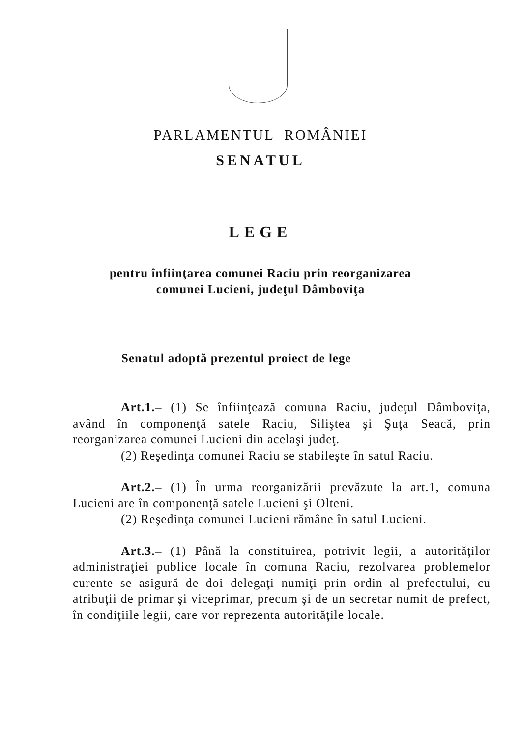PARLAMENTUL ROMÂNIEI
SENATUL
LEGE
pentru înfiinţarea comunei Raciu prin reorganizarea
comunei Lucieni, judeţul Dâmboviţa
Senatul adoptă prezentul proiect de lege
Art.1.– (1) Se înfiinţează comuna Raciu, judeţul Dâmboviţa, având în componenţă satele Raciu, Siliştea şi Şuţa Seacă, prin reorganizarea comunei Lucieni din acelaşi judeţ.
(2) Reşedinţa comunei Raciu se stabileşte în satul Raciu.
Art.2.– (1) În urma reorganizării prevăzute la art.1, comuna Lucieni are în componenţă satele Lucieni şi Olteni.
(2) Reşedinţa comunei Lucieni rămâne în satul Lucieni.
Art.3.– (1) Până la constituirea, potrivit legii, a autorităţilor administraţiei publice locale în comuna Raciu, rezolvarea problemelor curente se asigură de doi delegaţi numiţi prin ordin al prefectului, cu atribuţii de primar şi viceprimar, precum şi de un secretar numit de prefect, în condiţiile legii, care vor reprezenta autorităţile locale.